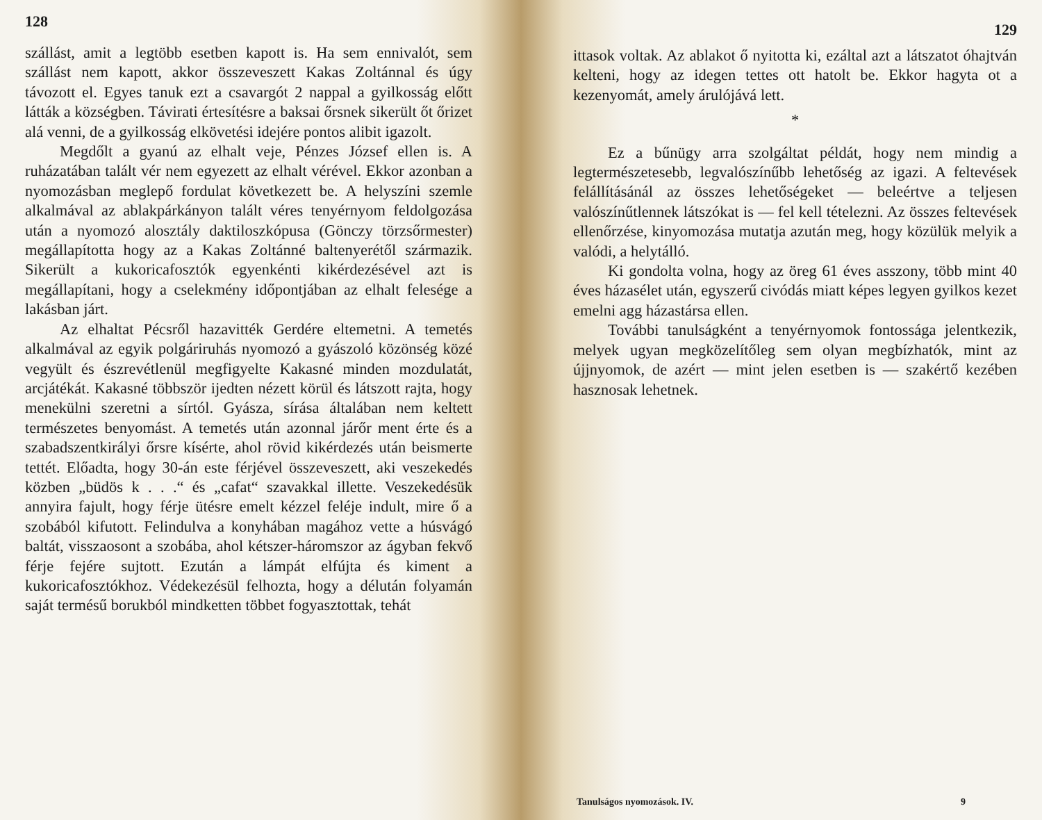128
szállást, amit a legtöbb esetben kapott is. Ha sem ennivalót, sem szállást nem kapott, akkor összeveszett Kakas Zoltánnal és úgy távozott el. Egyes tanuk ezt a csavargót 2 nappal a gyilkosság előtt látták a községben. Távirati értesítésre a baksai őrsnek sikerült őt őrizet alá venni, de a gyilkosság elkövetési idejére pontos alibit igazolt.
Megdőlt a gyanú az elhalt veje, Pénzes József ellen is. A ruházatában talált vér nem egyezett az elhalt vérével. Ekkor azonban a nyomozásban meglepő fordulat következett be. A helyszíni szemle alkalmával az ablakpárkányon talált véres tenyérnyom feldolgozása után a nyomozó alosztály daktiloszkópusa (Gönczy törzsőrmester) megállapította hogy az a Kakas Zoltánné baltenyerétől származik. Sikerült a kukoricafosztók egyenkénti kikérdezésével azt is megállapítani, hogy a cselekmény időpontjában az elhalt felesége a lakásban járt.
Az elhaltat Pécsről hazavitték Gerdére eltemetni. A temetés alkalmával az egyik polgáriruhás nyomozó a gyászoló közönség közé vegyült és észrevétlenül megfigyelte Kakasné minden mozdulatát, arcjátékát. Kakasné többször ijedten nézett körül és látszott rajta, hogy menekülni szeretni a sírtól. Gyásza, sírása általában nem keltett természetes benyomást. A temetés után azonnal járőr ment érte és a szabadszentkirályi őrsre kísérte, ahol rövid kikérdezés után beismerte tettét. Előadta, hogy 30-án este férjével összeveszett, aki veszekedés közben „büdös k . . .“ és „cafat“ szavakkal illette. Veszekedésük annyira fajult, hogy férje ütésre emelt kézzel feléje indult, mire ő a szobából kifutott. Felindulva a konyhában magához vette a húsvágó baltát, visszaosont a szobába, ahol kétszer-háromszor az ágyban fekvő férje fejére sujtott. Ezután a lámpát elfújta és kiment a kukoricafosztókhoz. Védekezésül felhozta, hogy a délután folyamán saját termésű borukból mindketten többet fogyasztottak, tehát
129
ittasok voltak. Az ablakot ő nyitotta ki, ezáltal azt a látszatot óhajtván kelteni, hogy az idegen tettes ott hatolt be. Ekkor hagyta ot a kezenyomát, amely árulójává lett.
*
Ez a bűnügy arra szolgáltat példát, hogy nem mindig a legtermészetesebb, legvalószínűbb lehetőség az igazi. A feltevések felállításánál az összes lehetőségeket — beleértve a teljesen valószínűtlennek látszókat is — fel kell tételezni. Az összes feltevések ellenőrzése, kinyomozása mutatja azután meg, hogy közülük melyik a valódi, a helytálló.
Ki gondolta volna, hogy az öreg 61 éves asszony, több mint 40 éves házasélet után, egyszerű civódás miatt képes legyen gyilkos kezet emelni agg házastársa ellen.
További tanulságként a tenyérnyomok fontossága jelentkezik, melyek ugyan megközelítőleg sem olyan megbízhatók, mint az újjnyomok, de azért — mint jelen esetben is — szakértő kezében hasznosak lehetnek.
Tanulságos nyomozások. IV. 9